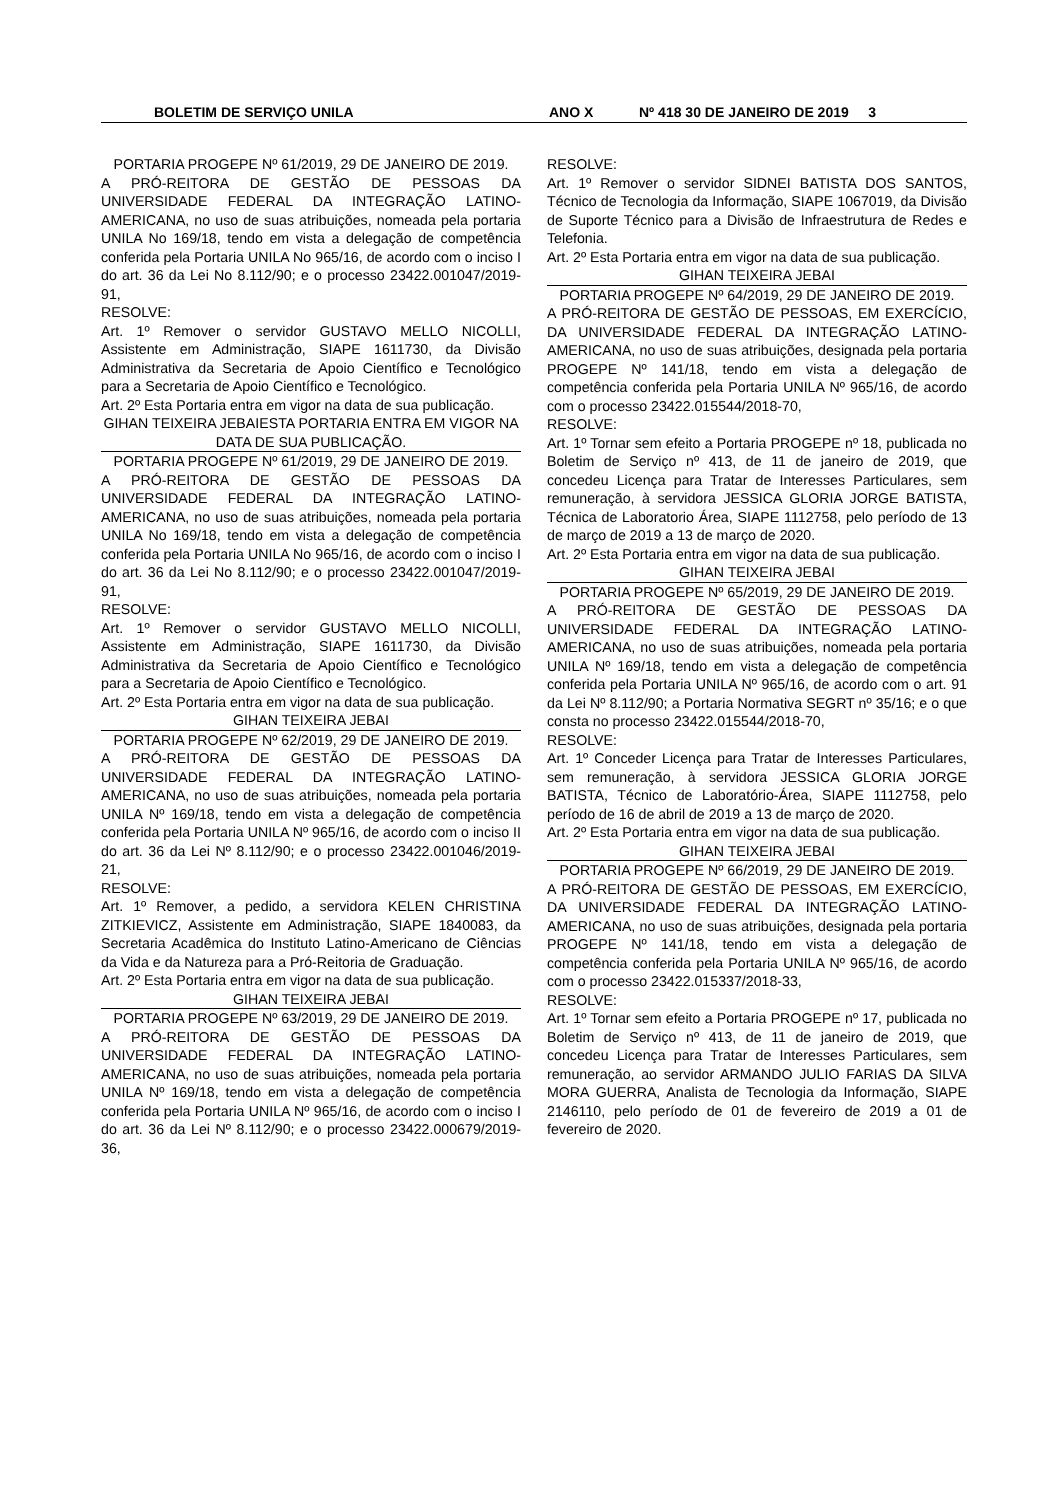BOLETIM DE SERVIÇO UNILA ANO X Nº 418 30 DE JANEIRO DE 2019 3
PORTARIA PROGEPE Nº 61/2019, 29 DE JANEIRO DE 2019.
A PRÓ-REITORA DE GESTÃO DE PESSOAS DA UNIVERSIDADE FEDERAL DA INTEGRAÇÃO LATINO-AMERICANA, no uso de suas atribuições, nomeada pela portaria UNILA No 169/18, tendo em vista a delegação de competência conferida pela Portaria UNILA No 965/16, de acordo com o inciso I do art. 36 da Lei No 8.112/90; e o processo 23422.001047/2019-91,
RESOLVE:
Art. 1º Remover o servidor GUSTAVO MELLO NICOLLI, Assistente em Administração, SIAPE 1611730, da Divisão Administrativa da Secretaria de Apoio Científico e Tecnológico para a Secretaria de Apoio Científico e Tecnológico.
Art. 2º Esta Portaria entra em vigor na data de sua publicação.
GIHAN TEIXEIRA JEBAIESTA PORTARIA ENTRA EM VIGOR NA DATA DE SUA PUBLICAÇÃO.
PORTARIA PROGEPE Nº 61/2019, 29 DE JANEIRO DE 2019.
A PRÓ-REITORA DE GESTÃO DE PESSOAS DA UNIVERSIDADE FEDERAL DA INTEGRAÇÃO LATINO-AMERICANA, no uso de suas atribuições, nomeada pela portaria UNILA No 169/18, tendo em vista a delegação de competência conferida pela Portaria UNILA No 965/16, de acordo com o inciso I do art. 36 da Lei No 8.112/90; e o processo 23422.001047/2019-91,
RESOLVE:
Art. 1º Remover o servidor GUSTAVO MELLO NICOLLI, Assistente em Administração, SIAPE 1611730, da Divisão Administrativa da Secretaria de Apoio Científico e Tecnológico para a Secretaria de Apoio Científico e Tecnológico.
Art. 2º Esta Portaria entra em vigor na data de sua publicação.
GIHAN TEIXEIRA JEBAI
PORTARIA PROGEPE Nº 62/2019, 29 DE JANEIRO DE 2019.
A PRÓ-REITORA DE GESTÃO DE PESSOAS DA UNIVERSIDADE FEDERAL DA INTEGRAÇÃO LATINO-AMERICANA, no uso de suas atribuições, nomeada pela portaria UNILA Nº 169/18, tendo em vista a delegação de competência conferida pela Portaria UNILA Nº 965/16, de acordo com o inciso II do art. 36 da Lei Nº 8.112/90; e o processo 23422.001046/2019-21,
RESOLVE:
Art. 1º Remover, a pedido, a servidora KELEN CHRISTINA ZITKIEVICZ, Assistente em Administração, SIAPE 1840083, da Secretaria Acadêmica do Instituto Latino-Americano de Ciências da Vida e da Natureza para a Pró-Reitoria de Graduação.
Art. 2º Esta Portaria entra em vigor na data de sua publicação.
GIHAN TEIXEIRA JEBAI
PORTARIA PROGEPE Nº 63/2019, 29 DE JANEIRO DE 2019.
A PRÓ-REITORA DE GESTÃO DE PESSOAS DA UNIVERSIDADE FEDERAL DA INTEGRAÇÃO LATINO-AMERICANA, no uso de suas atribuições, nomeada pela portaria UNILA Nº 169/18, tendo em vista a delegação de competência conferida pela Portaria UNILA Nº 965/16, de acordo com o inciso I do art. 36 da Lei Nº 8.112/90; e o processo 23422.000679/2019-36,
RESOLVE:
Art. 1º Remover o servidor SIDNEI BATISTA DOS SANTOS, Técnico de Tecnologia da Informação, SIAPE 1067019, da Divisão de Suporte Técnico para a Divisão de Infraestrutura de Redes e Telefonia.
Art. 2º Esta Portaria entra em vigor na data de sua publicação.
GIHAN TEIXEIRA JEBAI
PORTARIA PROGEPE Nº 64/2019, 29 DE JANEIRO DE 2019.
A PRÓ-REITORA DE GESTÃO DE PESSOAS, EM EXERCÍCIO, DA UNIVERSIDADE FEDERAL DA INTEGRAÇÃO LATINO-AMERICANA, no uso de suas atribuições, designada pela portaria PROGEPE Nº 141/18, tendo em vista a delegação de competência conferida pela Portaria UNILA Nº 965/16, de acordo com o processo 23422.015544/2018-70,
RESOLVE:
Art. 1º Tornar sem efeito a Portaria PROGEPE nº 18, publicada no Boletim de Serviço nº 413, de 11 de janeiro de 2019, que concedeu Licença para Tratar de Interesses Particulares, sem remuneração, à servidora JESSICA GLORIA JORGE BATISTA, Técnica de Laboratorio Área, SIAPE 1112758, pelo período de 13 de março de 2019 a 13 de março de 2020.
Art. 2º Esta Portaria entra em vigor na data de sua publicação.
GIHAN TEIXEIRA JEBAI
PORTARIA PROGEPE Nº 65/2019, 29 DE JANEIRO DE 2019.
A PRÓ-REITORA DE GESTÃO DE PESSOAS DA UNIVERSIDADE FEDERAL DA INTEGRAÇÃO LATINO-AMERICANA, no uso de suas atribuições, nomeada pela portaria UNILA Nº 169/18, tendo em vista a delegação de competência conferida pela Portaria UNILA Nº 965/16, de acordo com o art. 91 da Lei Nº 8.112/90; a Portaria Normativa SEGRT nº 35/16; e o que consta no processo 23422.015544/2018-70,
RESOLVE:
Art. 1º Conceder Licença para Tratar de Interesses Particulares, sem remuneração, à servidora JESSICA GLORIA JORGE BATISTA, Técnico de Laboratório-Área, SIAPE 1112758, pelo período de 16 de abril de 2019 a 13 de março de 2020.
Art. 2º Esta Portaria entra em vigor na data de sua publicação.
GIHAN TEIXEIRA JEBAI
PORTARIA PROGEPE Nº 66/2019, 29 DE JANEIRO DE 2019.
A PRÓ-REITORA DE GESTÃO DE PESSOAS, EM EXERCÍCIO, DA UNIVERSIDADE FEDERAL DA INTEGRAÇÃO LATINO-AMERICANA, no uso de suas atribuições, designada pela portaria PROGEPE Nº 141/18, tendo em vista a delegação de competência conferida pela Portaria UNILA Nº 965/16, de acordo com o processo 23422.015337/2018-33,
RESOLVE:
Art. 1º Tornar sem efeito a Portaria PROGEPE nº 17, publicada no Boletim de Serviço nº 413, de 11 de janeiro de 2019, que concedeu Licença para Tratar de Interesses Particulares, sem remuneração, ao servidor ARMANDO JULIO FARIAS DA SILVA MORA GUERRA, Analista de Tecnologia da Informação, SIAPE 2146110, pelo período de 01 de fevereiro de 2019 a 01 de fevereiro de 2020.